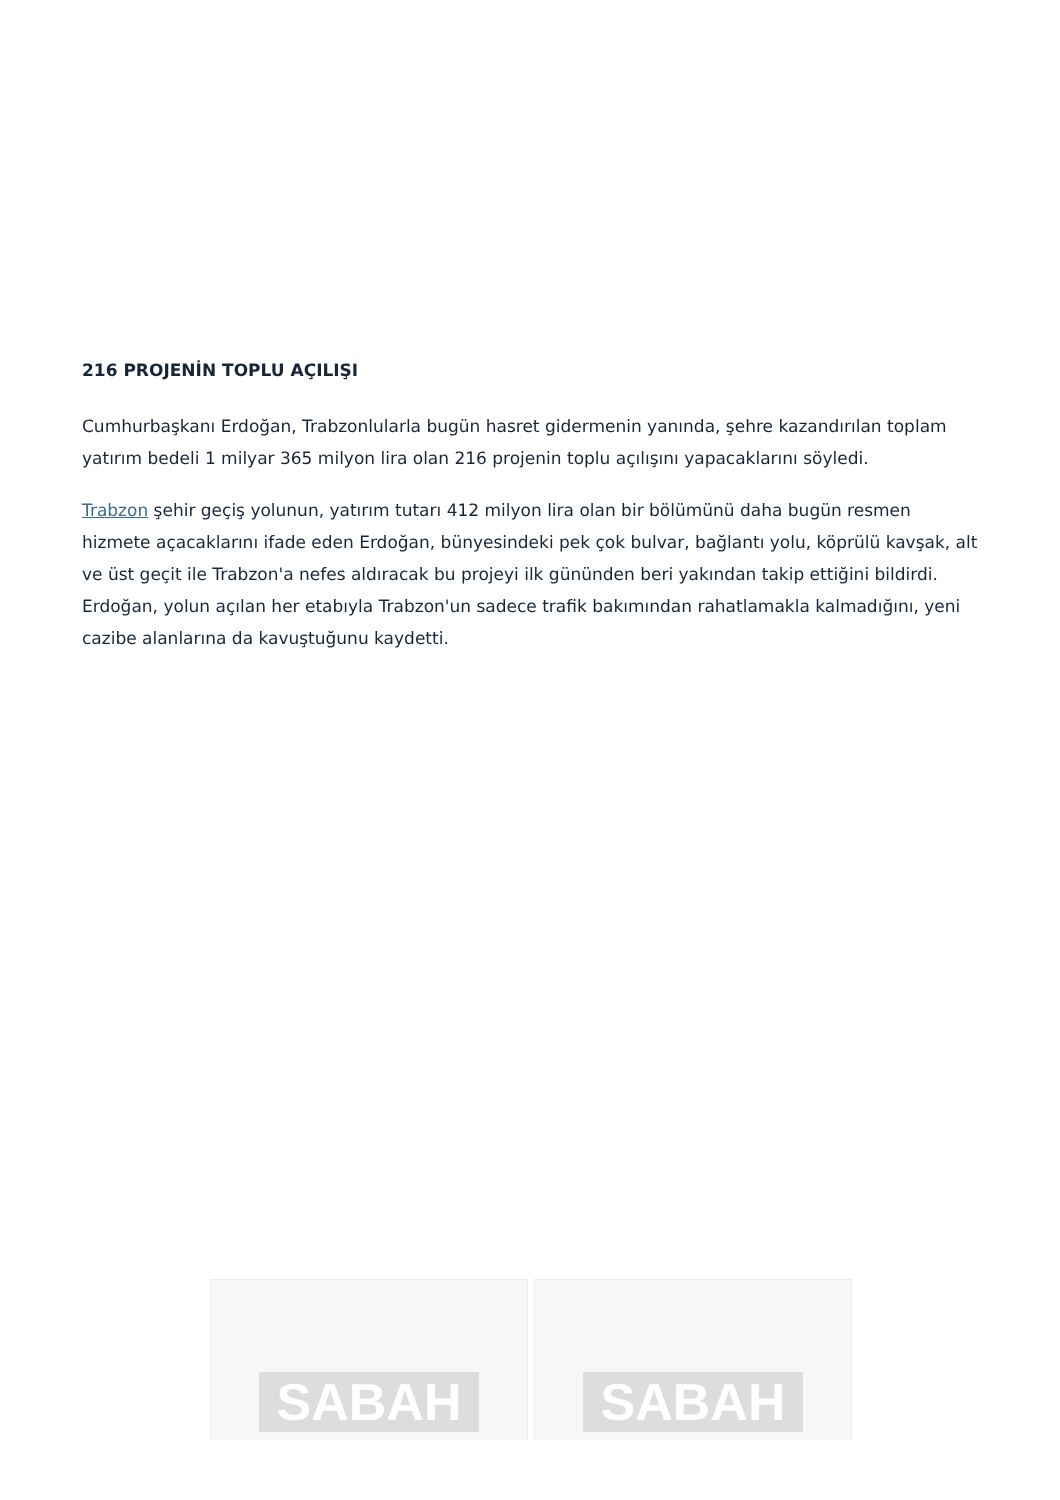216 PROJENİN TOPLU AÇILIŞI
Cumhurbaşkanı Erdoğan, Trabzonlularla bugün hasret gidermenin yanında, şehre kazandırılan toplam yatırım bedeli 1 milyar 365 milyon lira olan 216 projenin toplu açılışını yapacaklarını söyledi.
Trabzon şehir geçiş yolunun, yatırım tutarı 412 milyon lira olan bir bölümünü daha bugün resmen hizmete açacaklarını ifade eden Erdoğan, bünyesindeki pek çok bulvar, bağlantı yolu, köprülü kavşak, alt ve üst geçit ile Trabzon'a nefes aldıracak bu projeyi ilk gününden beri yakından takip ettiğini bildirdi. Erdoğan, yolun açılan her etabıyla Trabzon'un sadece trafik bakımından rahatlamakla kalmadığını, yeni cazibe alanlarına da kavuştuğunu kaydetti.
SABAH SABAH